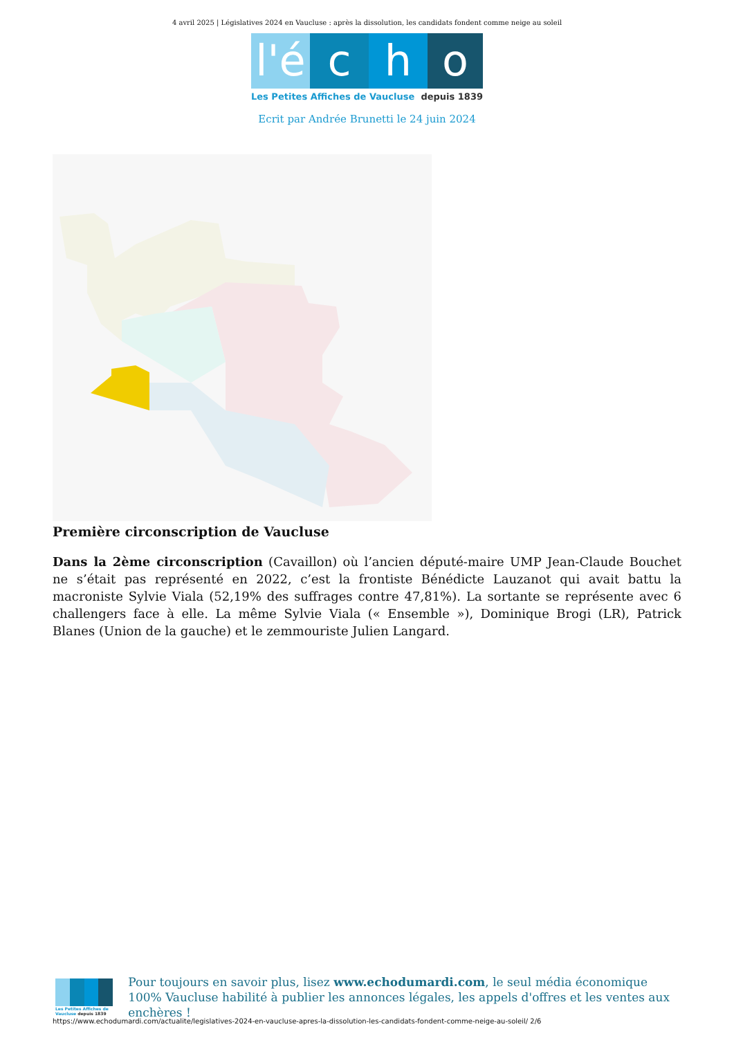4 avril 2025 | Législatives 2024 en Vaucluse : après la dissolution, les candidats fondent comme neige au soleil
l'é
c h o
Les Petites Affiches de Vaucluse depuis 1839
Ecrit par Andrée Brunetti le 24 juin 2024
Première circonscription de Vaucluse
Dans la 2ème circonscription (Cavaillon) où l’ancien député-maire UMP Jean-Claude Bouchet ne s’était pas représenté en 2022, c’est la frontiste Bénédicte Lauzanot qui avait battu la macroniste Sylvie Viala (52,19% des suffrages contre 47,81%). La sortante se représente avec 6 challengers face à elle. La même Sylvie Viala (« Ensemble »), Dominique Brogi (LR), Patrick Blanes (Union de la gauche) et le zemmouriste Julien Langard.
Les Petites Affiches de Vaucluse depuis 1839
Pour toujours en savoir plus, lisez www.echodumardi.com, le seul média économique 100% Vaucluse habilité à publier les annonces légales, les appels d'offres et les ventes aux enchères !
https://www.echodumardi.com/actualite/legislatives-2024-en-vaucluse-apres-la-dissolution-les-candidats-fondent-comme-neige-au-soleil/ 2/6